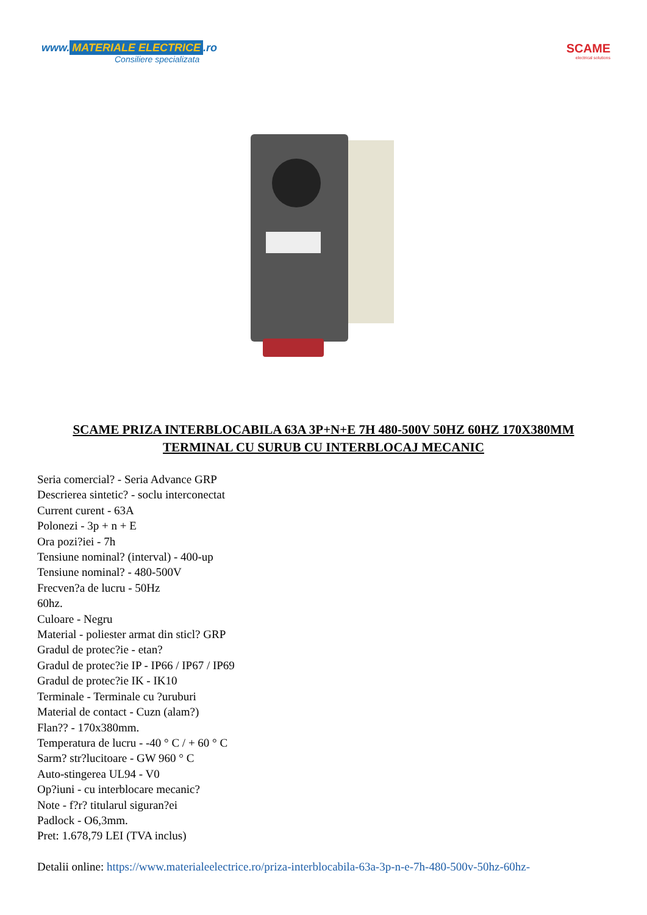www. MATERIALE ELECTRICE.ro
Consiliere specializata
SCAME
electrical solutions
SCAME PRIZA INTERBLOCABILA 63A 3P+N+E 7H 480-500V 50HZ 60HZ 170X380MM TERMINAL CU SURUB CU INTERBLOCAJ MECANIC
Seria comercial? - Seria Advance GRP
Descrierea sintetic? - soclu interconectat
Current curent - 63A
Polonezi - 3p + n + E
Ora pozi?iei - 7h
Tensiune nominal? (interval) - 400-up
Tensiune nominal? - 480-500V
Frecven?a de lucru - 50Hz
60hz.
Culoare - Negru
Material - poliester armat din sticl? GRP
Gradul de protec?ie - etan?
Gradul de protec?ie IP - IP66 / IP67 / IP69
Gradul de protec?ie IK - IK10
Terminale - Terminale cu ?uruburi
Material de contact - Cuzn (alam?)
Flan?? - 170x380mm.
Temperatura de lucru - -40 ° C / + 60 ° C
Sarm? str?lucitoare - GW 960 ° C
Auto-stingerea UL94 - V0
Op?iuni - cu interblocare mecanic?
Note - f?r? titularul siguran?ei
Padlock - O6,3mm.
Pret: 1.678,79 LEI (TVA inclus)
Detalii online: https://www.materialeelectrice.ro/priza-interblocabila-63a-3p-n-e-7h-480-500v-50hz-60hz-